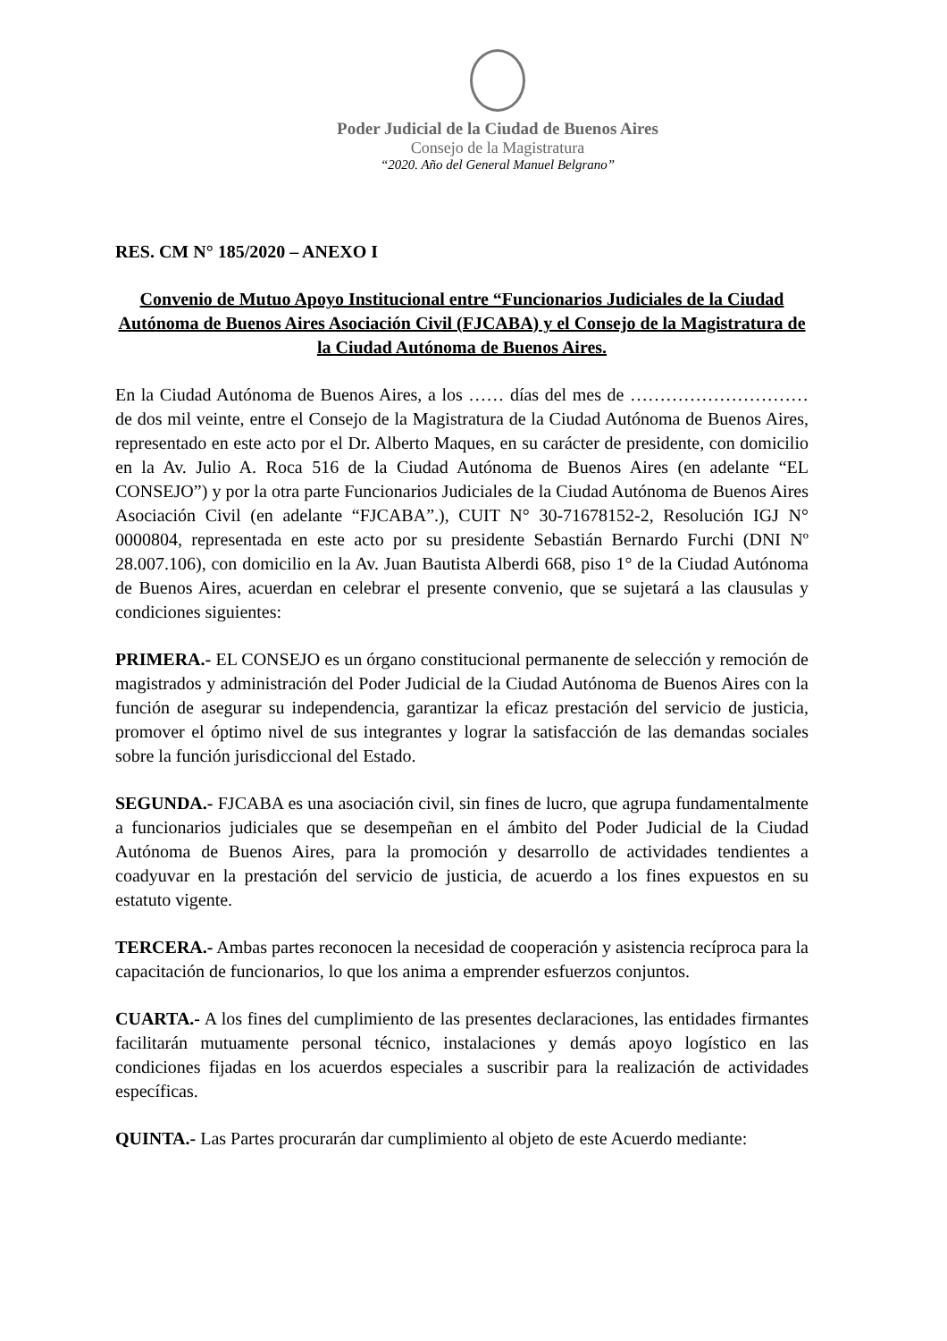Poder Judicial de la Ciudad de Buenos Aires
Consejo de la Magistratura
“2020. Año del General Manuel Belgrano”
RES. CM N° 185/2020 – ANEXO I
Convenio de Mutuo Apoyo Institucional entre “Funcionarios Judiciales de la Ciudad Autónoma de Buenos Aires Asociación Civil (FJCABA) y el Consejo de la Magistratura de la Ciudad Autónoma de Buenos Aires.
En la Ciudad Autónoma de Buenos Aires, a los …… días del mes de ………………………… de dos mil veinte, entre el Consejo de la Magistratura de la Ciudad Autónoma de Buenos Aires, representado en este acto por el Dr. Alberto Maques, en su carácter de presidente, con domicilio en la Av. Julio A. Roca 516 de la Ciudad Autónoma de Buenos Aires (en adelante “EL CONSEJO”) y por la otra parte Funcionarios Judiciales de la Ciudad Autónoma de Buenos Aires Asociación Civil (en adelante “FJCABA”.), CUIT N° 30-71678152-2, Resolución IGJ N° 0000804, representada en este acto por su presidente Sebastián Bernardo Furchi (DNI Nº 28.007.106), con domicilio en la Av. Juan Bautista Alberdi 668, piso 1° de la Ciudad Autónoma de Buenos Aires, acuerdan en celebrar el presente convenio, que se sujetará a las clausulas y condiciones siguientes:
PRIMERA.- EL CONSEJO es un órgano constitucional permanente de selección y remoción de magistrados y administración del Poder Judicial de la Ciudad Autónoma de Buenos Aires con la función de asegurar su independencia, garantizar la eficaz prestación del servicio de justicia, promover el óptimo nivel de sus integrantes y lograr la satisfacción de las demandas sociales sobre la función jurisdiccional del Estado.
SEGUNDA.- FJCABA es una asociación civil, sin fines de lucro, que agrupa fundamentalmente a funcionarios judiciales que se desempeñan en el ámbito del Poder Judicial de la Ciudad Autónoma de Buenos Aires, para la promoción y desarrollo de actividades tendientes a coadyuvar en la prestación del servicio de justicia, de acuerdo a los fines expuestos en su estatuto vigente.
TERCERA.- Ambas partes reconocen la necesidad de cooperación y asistencia recíproca para la capacitación de funcionarios, lo que los anima a emprender esfuerzos conjuntos.
CUARTA.- A los fines del cumplimiento de las presentes declaraciones, las entidades firmantes facilitarán mutuamente personal técnico, instalaciones y demás apoyo logístico en las condiciones fijadas en los acuerdos especiales a suscribir para la realización de actividades específicas.
QUINTA.- Las Partes procurarán dar cumplimiento al objeto de este Acuerdo mediante: